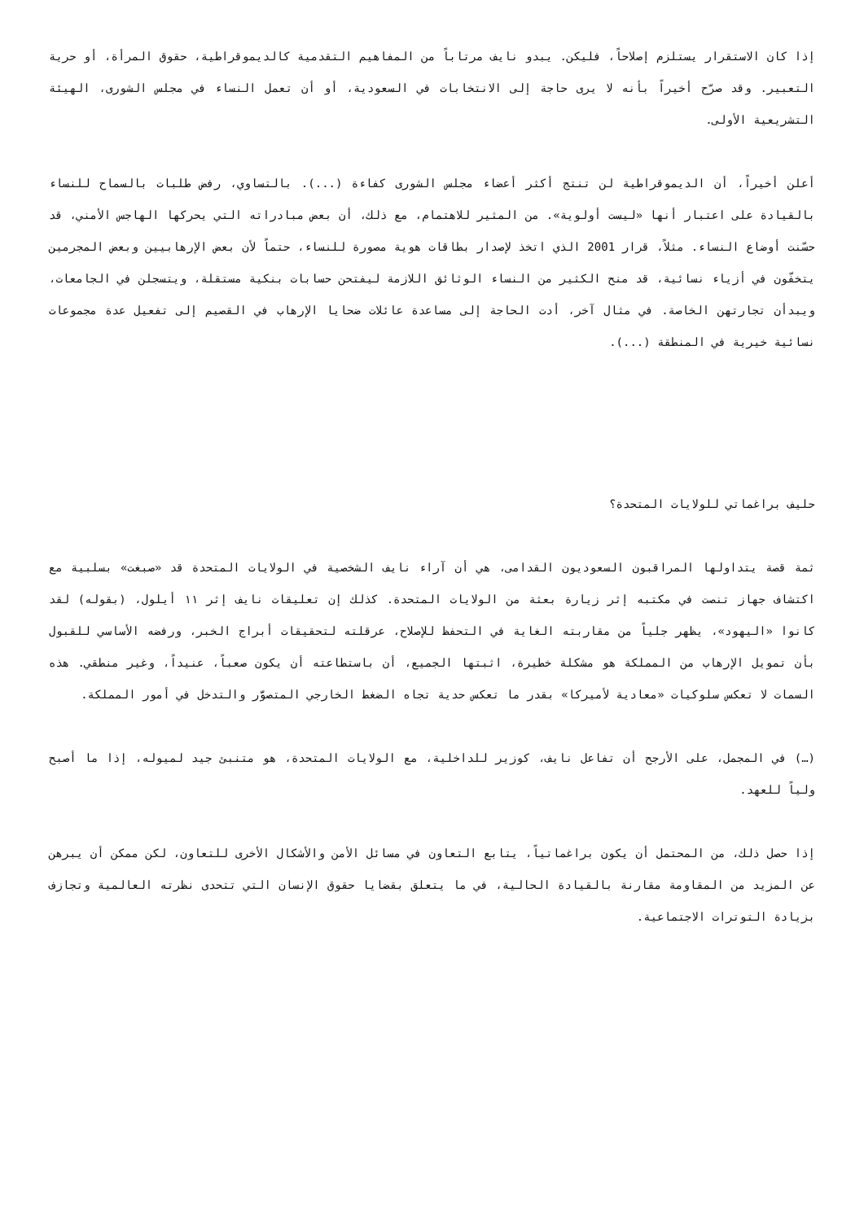إذا كان الاستقرار يستلزم إصلاحاً، فليكن. يبدو نايف مرتاباً من المفاهيم التقدمية كالديموقراطية، حقوق المرأة، أو حرية التعبير. وقد صرّح أخيراً بأنه لا يرى حاجة إلى الانتخابات في السعودية، أو أن تعمل النساء في مجلس الشورى، الهيئة التشريعية الأولى.
أعلن أخيراً، أن الديموقراطية لن تنتج أكثر أعضاء مجلس الشورى كفاءة (...). بالتساوي، رفض طلبات بالسماح للنساء بالقيادة على اعتبار أنها «ليست أولوية». من المثير للاهتمام، مع ذلك، أن بعض مبادراته التي يحركها الهاجس الأمني، قد حسّنت أوضاع النساء. مثلاً، قرار 2001 الذي اتخذ لإصدار بطاقات هوية مصورة للنساء، حتماً لأن بعض الإرهابيين وبعض المجرمين يتخفّون في أزياء نسائية، قد منح الكثير من النساء الوثائق اللازمة ليفتحن حسابات بنكية مستقلة، ويتسجلن في الجامعات، ويبدأن تجارتهن الخاصة. في مثال آخر، أدت الحاجة إلى مساعدة عائلات ضحايا الإرهاب في القصيم إلى تفعيل عدة مجموعات نسائية خيرية في المنطقة (...).
حليف براغماتي للولايات المتحدة؟
ثمة قصة يتداولها المراقبون السعوديون القدامى، هي أن آراء نايف الشخصية في الولايات المتحدة قد «صبغت» بسلبية مع اكتشاف جهاز تنصت في مكتبه إثر زيارة بعثة من الولايات المتحدة. كذلك إن تعليقات نايف إثر ١١ أيلول، (بقوله) لقد كانوا «اليهود»، يظهر جلياً من مقاربته الغاية في التحفظ للإصلاح، عرقلته لتحقيقات أبراج الخبر، ورفضه الأساسي للقبول بأن تمويل الإرهاب من المملكة هو مشكلة خطيرة، اثبتها الجميع، أن باستطاعته أن يكون صعباً، عنيداً، وغير منطقي. هذه السمات لا تعكس سلوكيات «معادية لأميركا» بقدر ما تعكس حدية تجاه الضغط الخارجي المتصوَّر والتدخل في أمور المملكة.
(…) في المجمل، على الأرجح أن تفاعل نايف، كوزير للداخلية، مع الولايات المتحدة، هو متنبئ جيد لميوله، إذا ما أصبح ولياً للعهد.
إذا حصل ذلك، من المحتمل أن يكون براغماتياً، يتابع التعاون في مسائل الأمن والأشكال الأخرى للتعاون، لكن ممكن أن يبرهن عن المزيد من المقاومة مقارنة بالقيادة الحالية، في ما يتعلق بقضايا حقوق الإنسان التي تتحدى نظرته العالمية وتجازف بزيادة التوترات الاجتماعية.